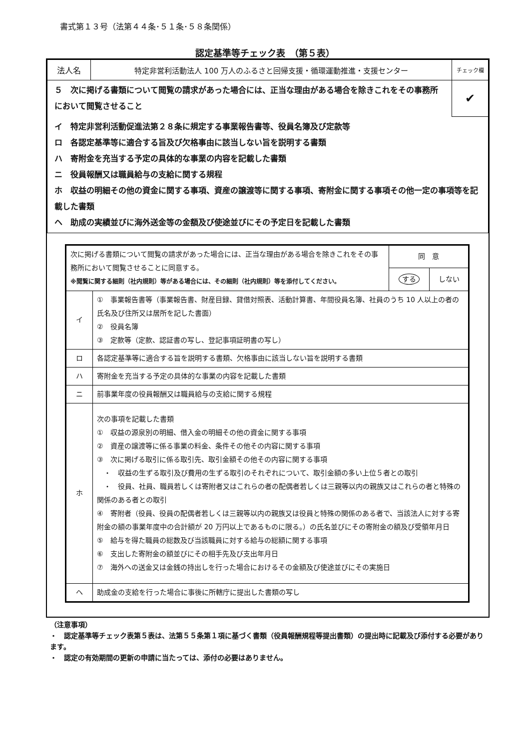書式第１３号（法第４４条･５１条･５８条関係）
認定基準等チェック表　（第５表）
| 法人名 | 特定非営利活動法人 100 万人のふるさと回帰支援・循環運動推進・支援センター | チェック欄 |
| ５ 次に掲げる書類について閲覧の請求があった場合には、正当な理由がある場合を除きこれをその事務所において閲覧させること | | ✔ |
| イ 特定非営利活動促進法第２８条に規定する事業報告書等、役員名簿及び定款等 ロ 各認定基準等に適合する旨及び欠格事由に該当しない旨を説明する書類 ハ 寄附金を充当する予定の具体的な事業の内容を記載した書類 ニ 役員報酬又は職員給与の支給に関する規程 ホ 収益の明細その他の資金に関する事項、資産の譲渡等に関する事項、寄附金に関する事項その他一定の事項等を記載した書類 ヘ 助成の実績並びに海外送金等の金額及び使途並びにその予定日を記載した書類 | | |
| 次に掲げる書類について閲覧の請求があった場合には、正当な理由がある場合を除きこれをその事務所において閲覧させることに同意する。 ※閲覧に関する細則（社内規則）等がある場合には、その細則（社内規則）等を添付してください。 | | 同 意 | |
| | | する | しない |
| イ | ① 事業報告書等（事業報告書、財産目録、貸借対照表、活動計算書、年間役員名簿、社員のうち 10 人以上の者の氏名及び住所又は居所を記した書面） ② 役員名簿 ③ 定款等（定款、認証書の写し、登記事項証明書の写し） | | |
| ロ | 各認定基準等に適合する旨を説明する書類、欠格事由に該当しない旨を説明する書類 | | |
| ハ | 寄附金を充当する予定の具体的な事業の内容を記載した書類 | | |
| ニ | 前事業年度の役員報酬又は職員給与の支給に関する規程 | | |
| ホ | 次の事項を記載した書類 ① 収益の源泉別の明細、借入金の明細その他の資金に関する事項 ② 資産の譲渡等に係る事業の料金、条件その他その内容に関する事項 ③ 次に掲げる取引に係る取引先、取引金額その他その内容に関する事項 ・ 収益の生ずる取引及び費用の生ずる取引のそれぞれについて、取引金額の多い上位５者との取引 ・ 役員、社員、職員若しくは寄附者又はこれらの者の配偶者若しくは三親等以内の親族又はこれらの者と特殊の関係のある者との取引 ④ 寄附者（役員、役員の配偶者若しくは三親等以内の親族又は役員と特殊の関係のある者で、当該法人に対する寄附金の額の事業年度中の合計額が 20 万円以上であるものに限る。）の氏名並びにその寄附金の額及び受領年月日 ⑤ 給与を得た職員の総数及び当該職員に対する給与の総額に関する事項 ⑥ 支出した寄附金の額並びにその相手先及び支出年月日 ⑦ 海外への送金又は金銭の持出しを行った場合におけるその金額及び使途並びにその実施日 | | |
| ヘ | 助成金の支給を行った場合に事後に所轄庁に提出した書類の写し | | |
（注意事項）
・　認定基準等チェック表第５表は、法第５５条第１項に基づく書類（役員報酬規程等提出書類）の提出時に記載及び添付する必要があります。
・　認定の有効期間の更新の申請に当たっては、添付の必要はありません。